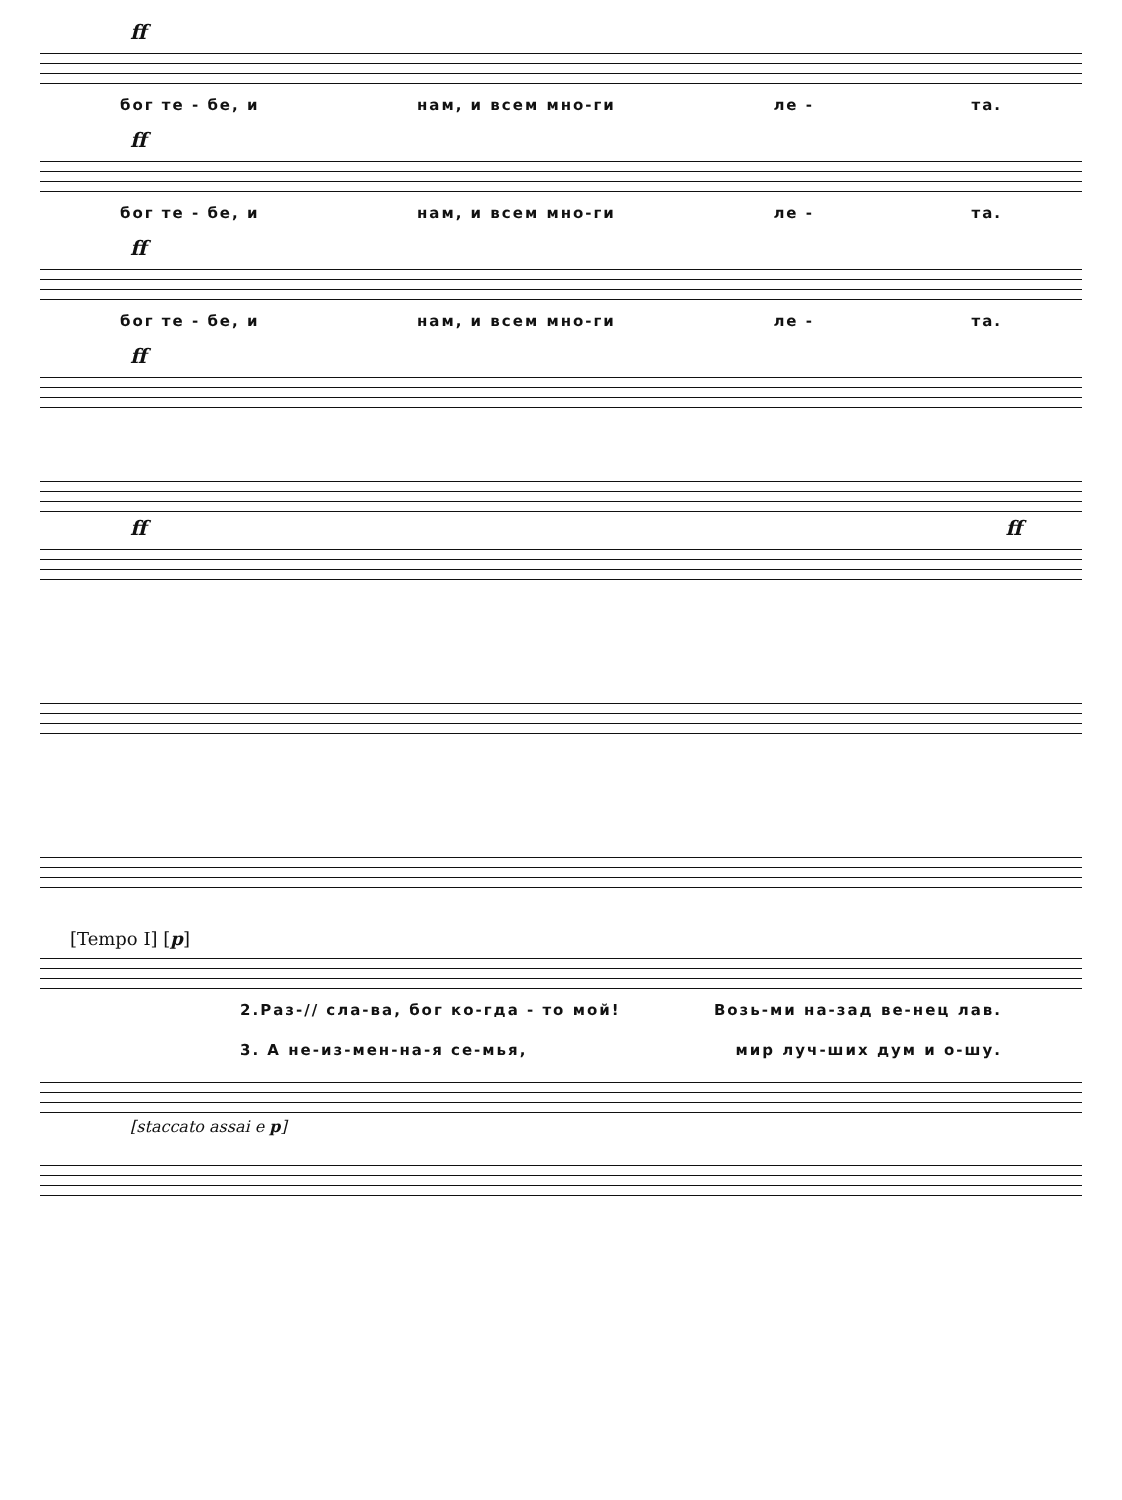ff
бог те - бе, и нам, и всем мно-ги ле - та.
ff
бог те - бе, и нам, и всем мно-ги ле - та.
ff
бог те - бе, и нам, и всем мно-ги ле - та.
ff
ff ff
[Tempo I] [p]
2.Раз-// сла-ва, бог ко-гда - то мой! Возь-ми на-зад ве-нец лав.
3. А не-из-мен-на-я се-мья, мир луч-ших дум и о-шу.
[staccato assai e p]